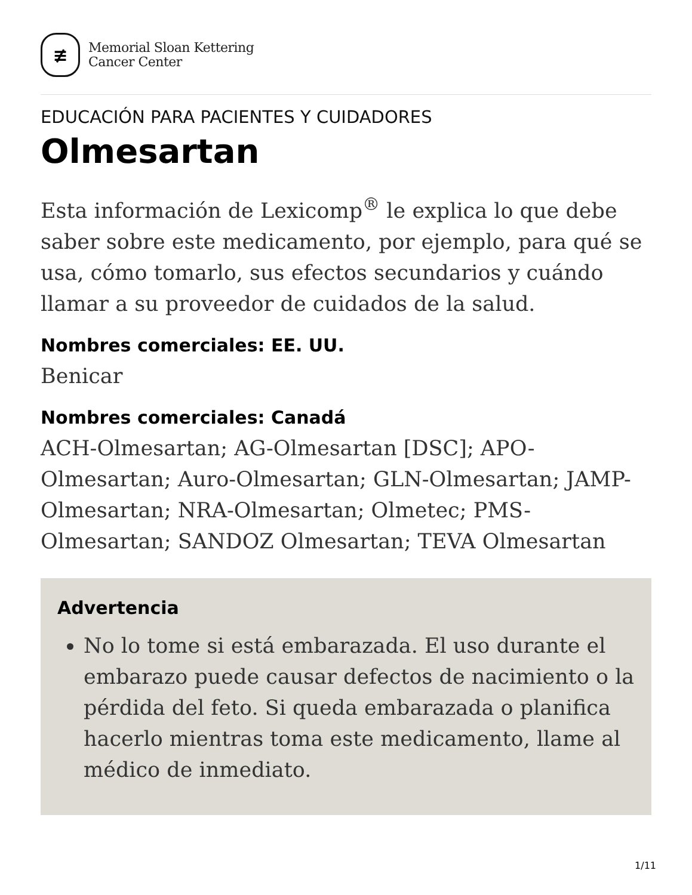≢
Memorial Sloan Kettering
Cancer Center
EDUCACIÓN PARA PACIENTES Y CUIDADORES
Olmesartan
Esta información de Lexicomp<sup>®</sup> le explica lo que debe saber sobre este medicamento, por ejemplo, para qué se usa, cómo tomarlo, sus efectos secundarios y cuándo llamar a su proveedor de cuidados de la salud.
Nombres comerciales: EE. UU.
Benicar
Nombres comerciales: Canadá
ACH-Olmesartan; AG-Olmesartan [DSC]; APO-Olmesartan; Auro-Olmesartan; GLN-Olmesartan; JAMP-Olmesartan; NRA-Olmesartan; Olmetec; PMS-Olmesartan; SANDOZ Olmesartan; TEVA Olmesartan
Advertencia
No lo tome si está embarazada. El uso durante el embarazo puede causar defectos de nacimiento o la pérdida del feto. Si queda embarazada o planifica hacerlo mientras toma este medicamento, llame al médico de inmediato.
1/11